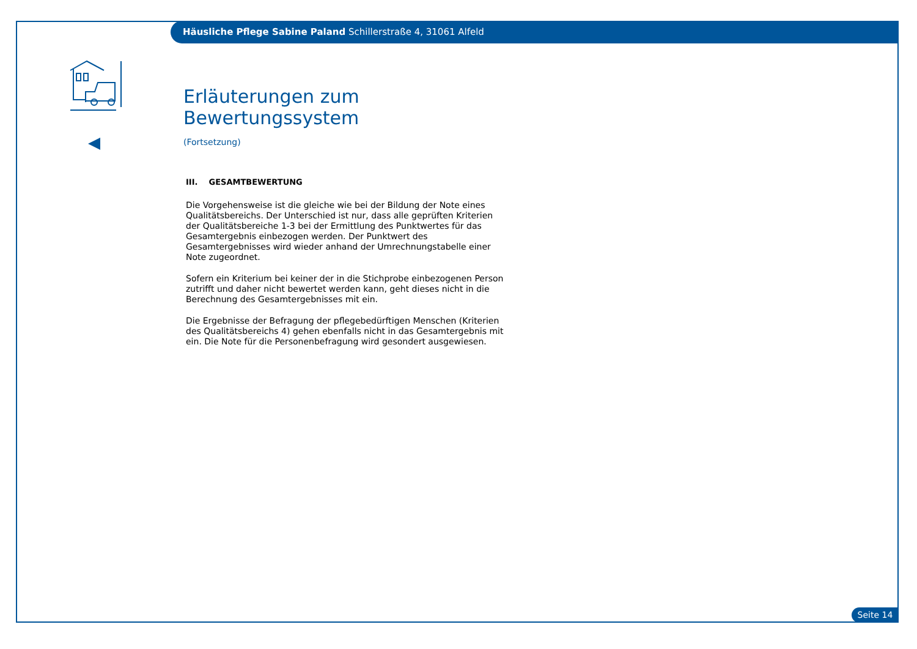Häusliche Pflege Sabine Paland Schillerstraße 4, 31061 Alfeld
Erläuterungen zum Bewertungssystem
(Fortsetzung)
III. GESAMTBEWERTUNG
Die Vorgehensweise ist die gleiche wie bei der Bildung der Note eines Quali­tätsbereichs. Der Unterschied ist nur, dass alle geprüften Kriterien der Quali­tätsbereiche 1-3 bei der Ermittlung des Punktwertes für das Gesamtergebnis einbezogen werden. Der Punktwert des Gesamtergebnisses wird wieder anhand der Umrechnungstabelle einer Note zugeordnet.
Sofern ein Kriterium bei keiner der in die Stichprobe einbezogenen Person zutrifft und daher nicht bewertet werden kann, geht dieses nicht in die Berechnung des Gesamtergebnisses mit ein.
Die Ergebnisse der Befragung der pflegebedürftigen Menschen (Kriterien des Qualitätsbereichs 4) gehen ebenfalls nicht in das Gesamtergebnis mit ein. Die Note für die Personenbefragung wird gesondert ausgewiesen.
Seite 14